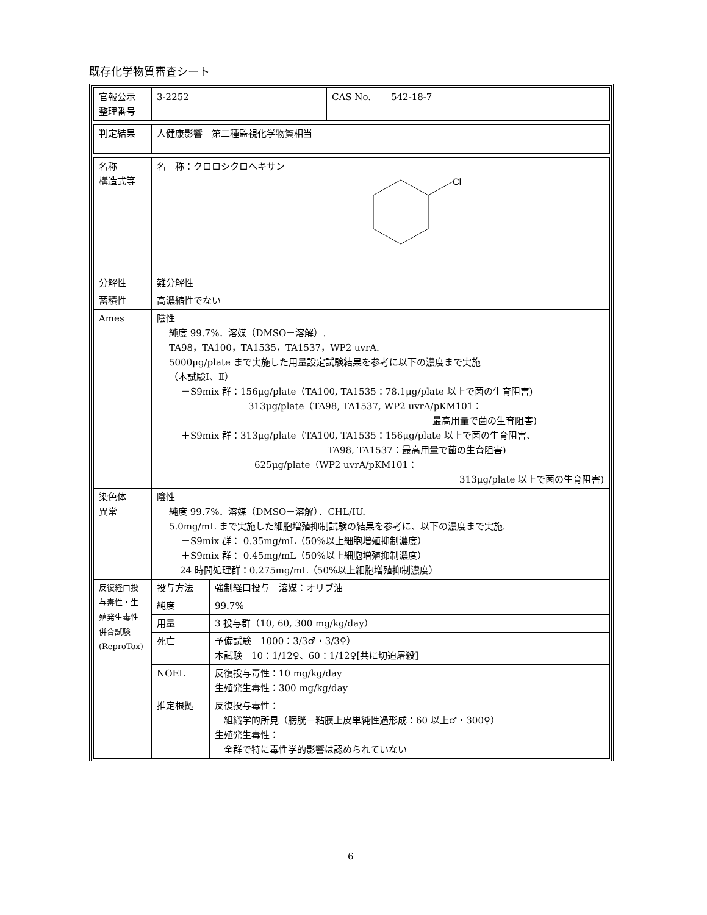既存化学物質審査シート
| 官報公示 整理番号 | 3-2252 | CAS No. | 542-18-7 |
| 判定結果 | 人健康影響 第二種監視化学物質相当 |
| 名称 構造式等 | 名 称：クロロシクロヘキサン Cl |
| 分解性 | 難分解性 |
| 蓄積性 | 高濃縮性でない |
| Ames | 陰性 純度 99.7%．溶媒（DMSO－溶解）. TA98，TA100，TA1535，TA1537，WP2 uvrA. 5000μg/plate まで実施した用量設定試験結果を参考に以下の濃度まで実施 （本試験Ⅰ、Ⅱ） －S9mix 群：156μg/plate（TA100, TA1535：78.1μg/plate 以上で菌の生育阻害) 313μg/plate（TA98, TA1537, WP2 uvrA/pKM101： 最高用量で菌の生育阻害) ＋S9mix 群：313μg/plate（TA100, TA1535：156μg/plate 以上で菌の生育阻害、 TA98, TA1537：最高用量で菌の生育阻害) 625μg/plate（WP2 uvrA/pKM101： 313μg/plate 以上で菌の生育阻害) |
| 染色体 異常 | 陰性 純度 99.7%．溶媒（DMSO－溶解）．CHL/IU. 5.0mg/mL まで実施した細胞増殖抑制試験の結果を参考に、以下の濃度まで実施. －S9mix 群： 0.35mg/mL（50%以上細胞増殖抑制濃度） ＋S9mix 群： 0.45mg/mL（50%以上細胞増殖抑制濃度） 24 時間処理群：0.275mg/mL（50%以上細胞増殖抑制濃度） |
| 反復経口投 与毒性・生 殖発生毒性 併合試験 (ReproTox) | / 投与方法 / 強制経口投与 溶媒：オリブ油 / / 純度 / 99.7% / / 用量 / 3 投与群（10, 60, 300 mg/kg/day） / / 死亡 / 予備試験 1000：3/3♂・3/3♀） 本試験 10：1/12♀、60：1/12♀[共に切迫屠殺] / / NOEL / 反復投与毒性：10 mg/kg/day 生殖発生毒性：300 mg/kg/day / / 推定根拠 / 反復投与毒性： 組織学的所見（膀胱－粘膜上皮単純性過形成：60 以上♂・300♀） 生殖発生毒性： 全群で特に毒性学的影響は認められていない / |
6